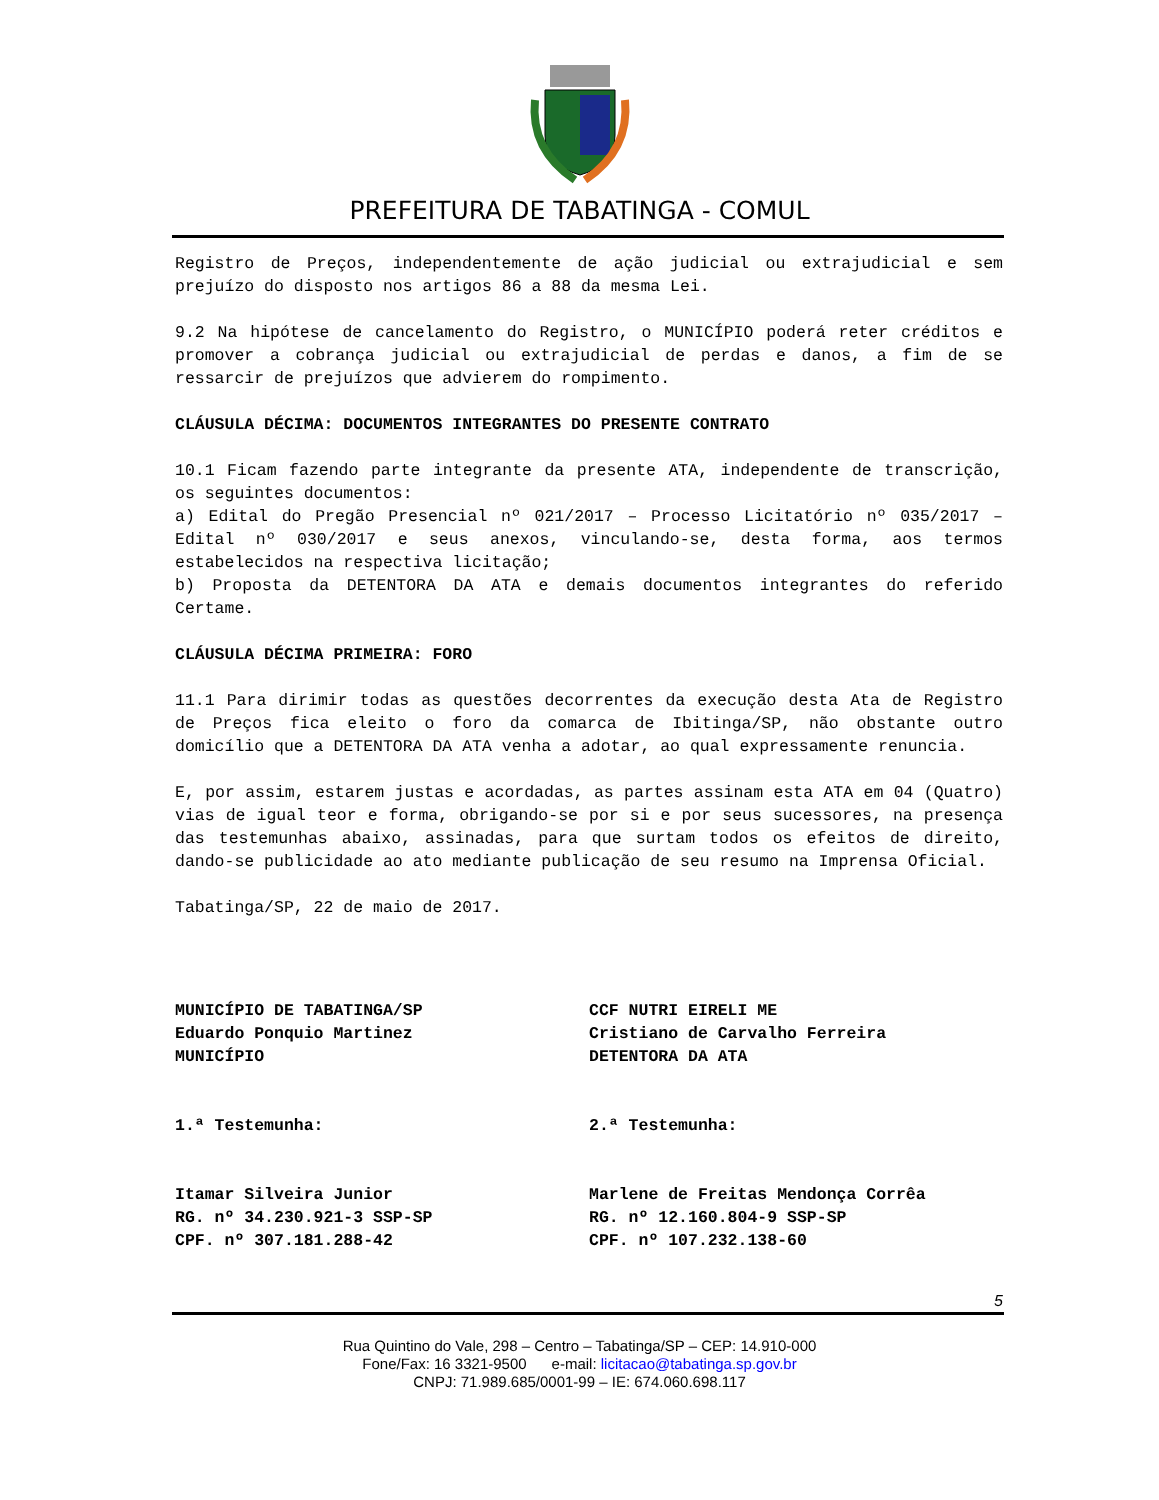PREFEITURA DE TABATINGA - COMUL
Registro de Preços, independentemente de ação judicial ou extrajudicial e sem prejuízo do disposto nos artigos 86 a 88 da mesma Lei.
9.2 Na hipótese de cancelamento do Registro, o MUNICÍPIO poderá reter créditos e promover a cobrança judicial ou extrajudicial de perdas e danos, a fim de se ressarcir de prejuízos que advierem do rompimento.
CLÁUSULA DÉCIMA: DOCUMENTOS INTEGRANTES DO PRESENTE CONTRATO
10.1 Ficam fazendo parte integrante da presente ATA, independente de transcrição, os seguintes documentos:
a) Edital do Pregão Presencial nº 021/2017 – Processo Licitatório nº 035/2017 – Edital nº 030/2017 e seus anexos, vinculando-se, desta forma, aos termos estabelecidos na respectiva licitação;
b) Proposta da DETENTORA DA ATA e demais documentos integrantes do referido Certame.
CLÁUSULA DÉCIMA PRIMEIRA: FORO
11.1 Para dirimir todas as questões decorrentes da execução desta Ata de Registro de Preços fica eleito o foro da comarca de Ibitinga/SP, não obstante outro domicílio que a DETENTORA DA ATA venha a adotar, ao qual expressamente renuncia.
E, por assim, estarem justas e acordadas, as partes assinam esta ATA em 04 (Quatro) vias de igual teor e forma, obrigando-se por si e por seus sucessores, na presença das testemunhas abaixo, assinadas, para que surtam todos os efeitos de direito, dando-se publicidade ao ato mediante publicação de seu resumo na Imprensa Oficial.
Tabatinga/SP, 22 de maio de 2017.
MUNICÍPIO DE TABATINGA/SP
Eduardo Ponquio Martinez
MUNICÍPIO
CCF NUTRI EIRELI ME
Cristiano de Carvalho Ferreira
DETENTORA DA ATA
1.ª Testemunha: 2.ª Testemunha:
Itamar Silveira Junior
RG. nº 34.230.921-3 SSP-SP
CPF. nº 307.181.288-42
Marlene de Freitas Mendonça Corrêa
RG. nº 12.160.804-9 SSP-SP
CPF. nº 107.232.138-60
5
Rua Quintino do Vale, 298 – Centro – Tabatinga/SP – CEP: 14.910-000
Fone/Fax: 16 3321-9500 e-mail: licitacao@tabatinga.sp.gov.br
CNPJ: 71.989.685/0001-99 – IE: 674.060.698.117